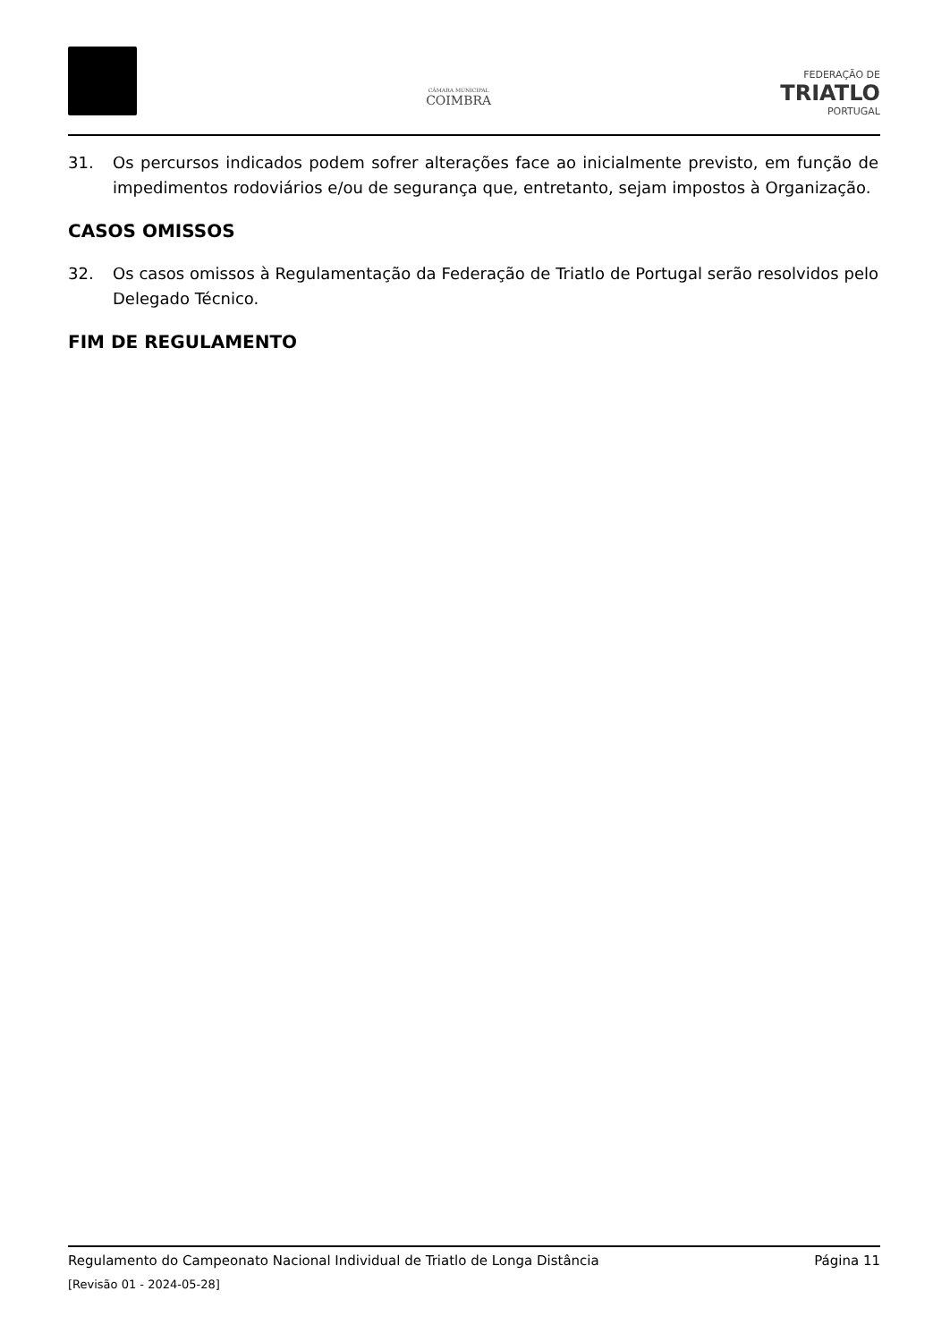CÂMARA MUNICIPAL
COIMBRA
FEDERAÇÃO DE
TRIATLO
PORTUGAL
31. Os percursos indicados podem sofrer alterações face ao inicialmente previsto, em função de impedimentos rodoviários e/ou de segurança que, entretanto, sejam impostos à Organização.
CASOS OMISSOS
32. Os casos omissos à Regulamentação da Federação de Triatlo de Portugal serão resolvidos pelo Delegado Técnico.
FIM DE REGULAMENTO
Regulamento do Campeonato Nacional Individual de Triatlo de Longa Distância Página 11
[Revisão 01 - 2024-05-28]